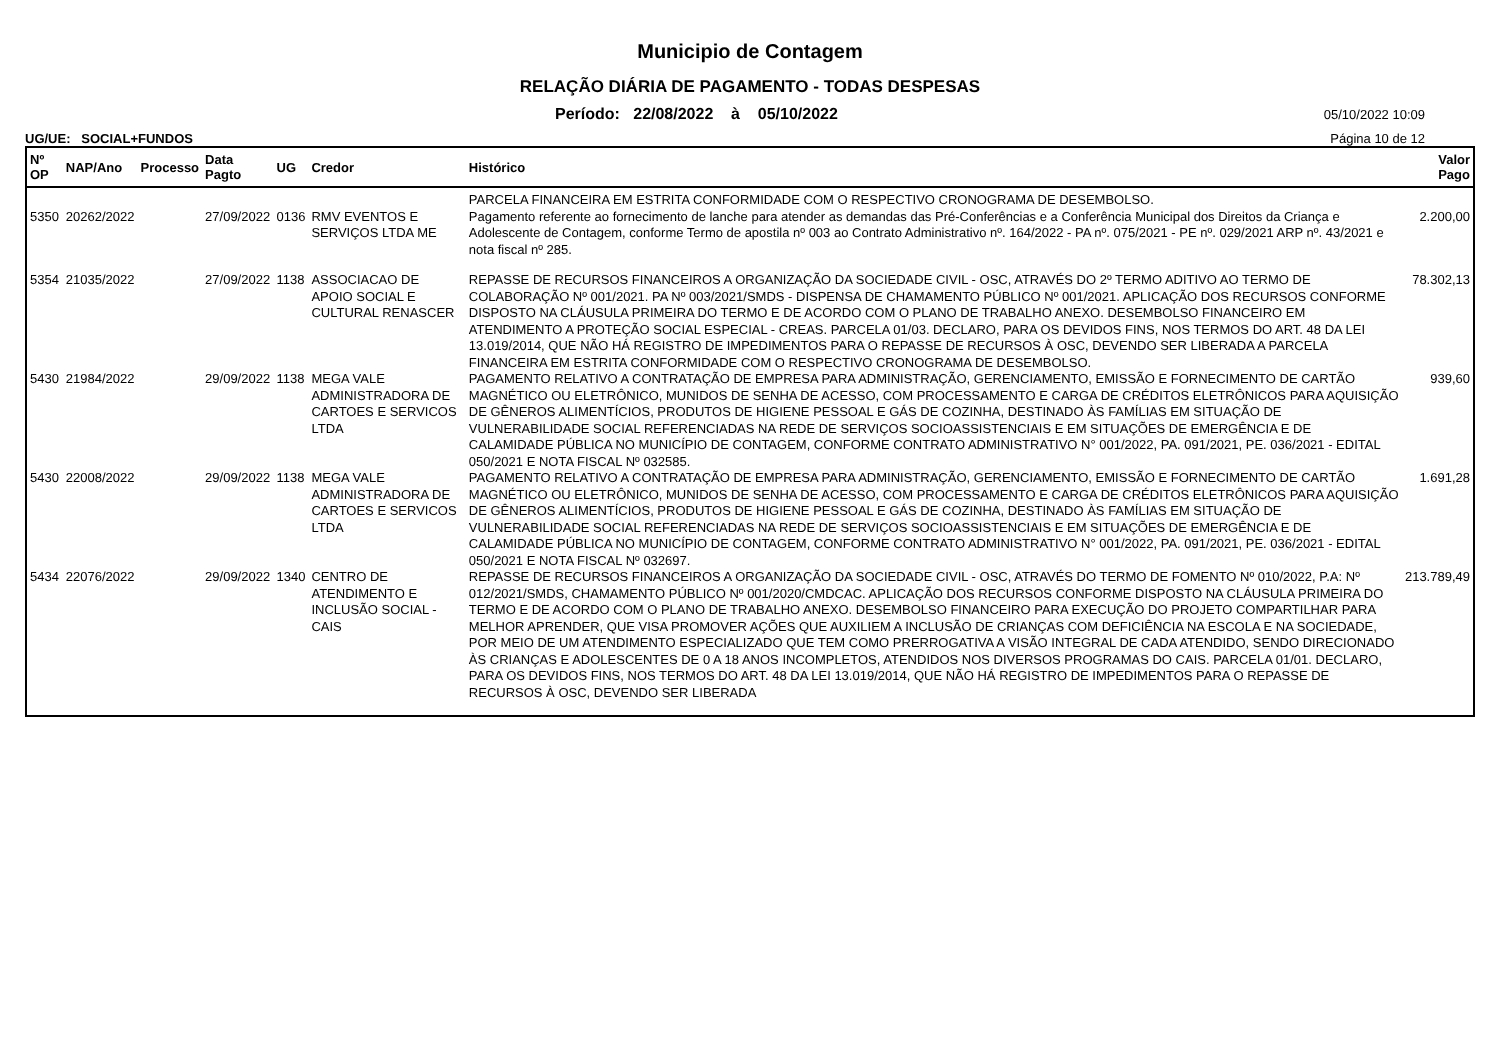Municipio de Contagem
RELAÇÃO DIÁRIA DE PAGAMENTO - TODAS DESPESAS
Período: 22/08/2022 à 05/10/2022 05/10/2022 10:09
UG/UE: SOCIAL+FUNDOS Página 10 de 12
| Nº OP | NAP/Ano | Processo | Data Pagto | UG | Credor | Histórico | Valor Pago |
| --- | --- | --- | --- | --- | --- | --- | --- |
| | | | | | | PARCELA FINANCEIRA EM ESTRITA CONFORMIDADE COM O RESPECTIVO CRONOGRAMA DE DESEMBOLSO. | |
| 5350 | 20262/2022 | | 27/09/2022 | 0136 | RMV EVENTOS E SERVIÇOS LTDA ME | Pagamento referente ao fornecimento de lanche para atender as demandas das Pré-Conferências e a Conferência Municipal dos Direitos da Criança e Adolescente de Contagem, conforme Termo de apostila nº 003 ao Contrato Administrativo nº. 164/2022 - PA nº. 075/2021 - PE nº. 029/2021 ARP nº. 43/2021 e nota fiscal nº 285. | 2.200,00 |
| 5354 | 21035/2022 | | 27/09/2022 | 1138 | ASSOCIACAO DE APOIO SOCIAL E CULTURAL RENASCER | REPASSE DE RECURSOS FINANCEIROS A ORGANIZAÇÃO DA SOCIEDADE CIVIL - OSC, ATRAVÉS DO 2º TERMO ADITIVO AO TERMO DE COLABORAÇÃO Nº 001/2021. PA Nº 003/2021/SMDS - DISPENSA DE CHAMAMENTO PÚBLICO Nº 001/2021. APLICAÇÃO DOS RECURSOS CONFORME DISPOSTO NA CLÁUSULA PRIMEIRA DO TERMO E DE ACORDO COM O PLANO DE TRABALHO ANEXO. DESEMBOLSO FINANCEIRO EM ATENDIMENTO A PROTEÇÃO SOCIAL ESPECIAL - CREAS. PARCELA 01/03. DECLARO, PARA OS DEVIDOS FINS, NOS TERMOS DO ART. 48 DA LEI 13.019/2014, QUE NÃO HÁ REGISTRO DE IMPEDIMENTOS PARA O REPASSE DE RECURSOS À OSC, DEVENDO SER LIBERADA A PARCELA FINANCEIRA EM ESTRITA CONFORMIDADE COM O RESPECTIVO CRONOGRAMA DE DESEMBOLSO. | 78.302,13 |
| 5430 | 21984/2022 | | 29/09/2022 | 1138 | MEGA VALE ADMINISTRADORA DE CARTOES E SERVICOS LTDA | PAGAMENTO RELATIVO A CONTRATAÇÃO DE EMPRESA PARA ADMINISTRAÇÃO, GERENCIAMENTO, EMISSÃO E FORNECIMENTO DE CARTÃO MAGNÉTICO OU ELETRÔNICO, MUNIDOS DE SENHA DE ACESSO, COM PROCESSAMENTO E CARGA DE CRÉDITOS ELETRÔNICOS PARA AQUISIÇÃO DE GÊNEROS ALIMENTÍCIOS, PRODUTOS DE HIGIENE PESSOAL E GÁS DE COZINHA, DESTINADO ÀS FAMÍLIAS EM SITUAÇÃO DE VULNERABILIDADE SOCIAL REFERENCIADAS NA REDE DE SERVIÇOS SOCIOASSISTENCIAIS E EM SITUAÇÕES DE EMERGÊNCIA E DE CALAMIDADE PÚBLICA NO MUNICÍPIO DE CONTAGEM, CONFORME CONTRATO ADMINISTRATIVO N° 001/2022, PA. 091/2021, PE. 036/2021 - EDITAL 050/2021 E NOTA FISCAL Nº 032585. | 939,60 |
| 5430 | 22008/2022 | | 29/09/2022 | 1138 | MEGA VALE ADMINISTRADORA DE CARTOES E SERVICOS LTDA | PAGAMENTO RELATIVO A CONTRATAÇÃO DE EMPRESA PARA ADMINISTRAÇÃO, GERENCIAMENTO, EMISSÃO E FORNECIMENTO DE CARTÃO MAGNÉTICO OU ELETRÔNICO, MUNIDOS DE SENHA DE ACESSO, COM PROCESSAMENTO E CARGA DE CRÉDITOS ELETRÔNICOS PARA AQUISIÇÃO DE GÊNEROS ALIMENTÍCIOS, PRODUTOS DE HIGIENE PESSOAL E GÁS DE COZINHA, DESTINADO ÀS FAMÍLIAS EM SITUAÇÃO DE VULNERABILIDADE SOCIAL REFERENCIADAS NA REDE DE SERVIÇOS SOCIOASSISTENCIAIS E EM SITUAÇÕES DE EMERGÊNCIA E DE CALAMIDADE PÚBLICA NO MUNICÍPIO DE CONTAGEM, CONFORME CONTRATO ADMINISTRATIVO N° 001/2022, PA. 091/2021, PE. 036/2021 - EDITAL 050/2021 E NOTA FISCAL Nº 032697. | 1.691,28 |
| 5434 | 22076/2022 | | 29/09/2022 | 1340 | CENTRO DE ATENDIMENTO E INCLUSÃO SOCIAL - CAIS | REPASSE DE RECURSOS FINANCEIROS A ORGANIZAÇÃO DA SOCIEDADE CIVIL - OSC, ATRAVÉS DO TERMO DE FOMENTO Nº 010/2022, P.A: Nº 012/2021/SMDS, CHAMAMENTO PÚBLICO Nº 001/2020/CMDCAC. APLICAÇÃO DOS RECURSOS CONFORME DISPOSTO NA CLÁUSULA PRIMEIRA DO TERMO E DE ACORDO COM O PLANO DE TRABALHO ANEXO. DESEMBOLSO FINANCEIRO PARA EXECUÇÃO DO PROJETO COMPARTILHAR PARA MELHOR APRENDER, QUE VISA PROMOVER AÇÕES QUE AUXILIEM A INCLUSÃO DE CRIANÇAS COM DEFICIÊNCIA NA ESCOLA E NA SOCIEDADE, POR MEIO DE UM ATENDIMENTO ESPECIALIZADO QUE TEM COMO PRERROGATIVA A VISÃO INTEGRAL DE CADA ATENDIDO, SENDO DIRECIONADO ÀS CRIANÇAS E ADOLESCENTES DE 0 A 18 ANOS INCOMPLETOS, ATENDIDOS NOS DIVERSOS PROGRAMAS DO CAIS. PARCELA 01/01. DECLARO, PARA OS DEVIDOS FINS, NOS TERMOS DO ART. 48 DA LEI 13.019/2014, QUE NÃO HÁ REGISTRO DE IMPEDIMENTOS PARA O REPASSE DE RECURSOS À OSC, DEVENDO SER LIBERADA | 213.789,49 |